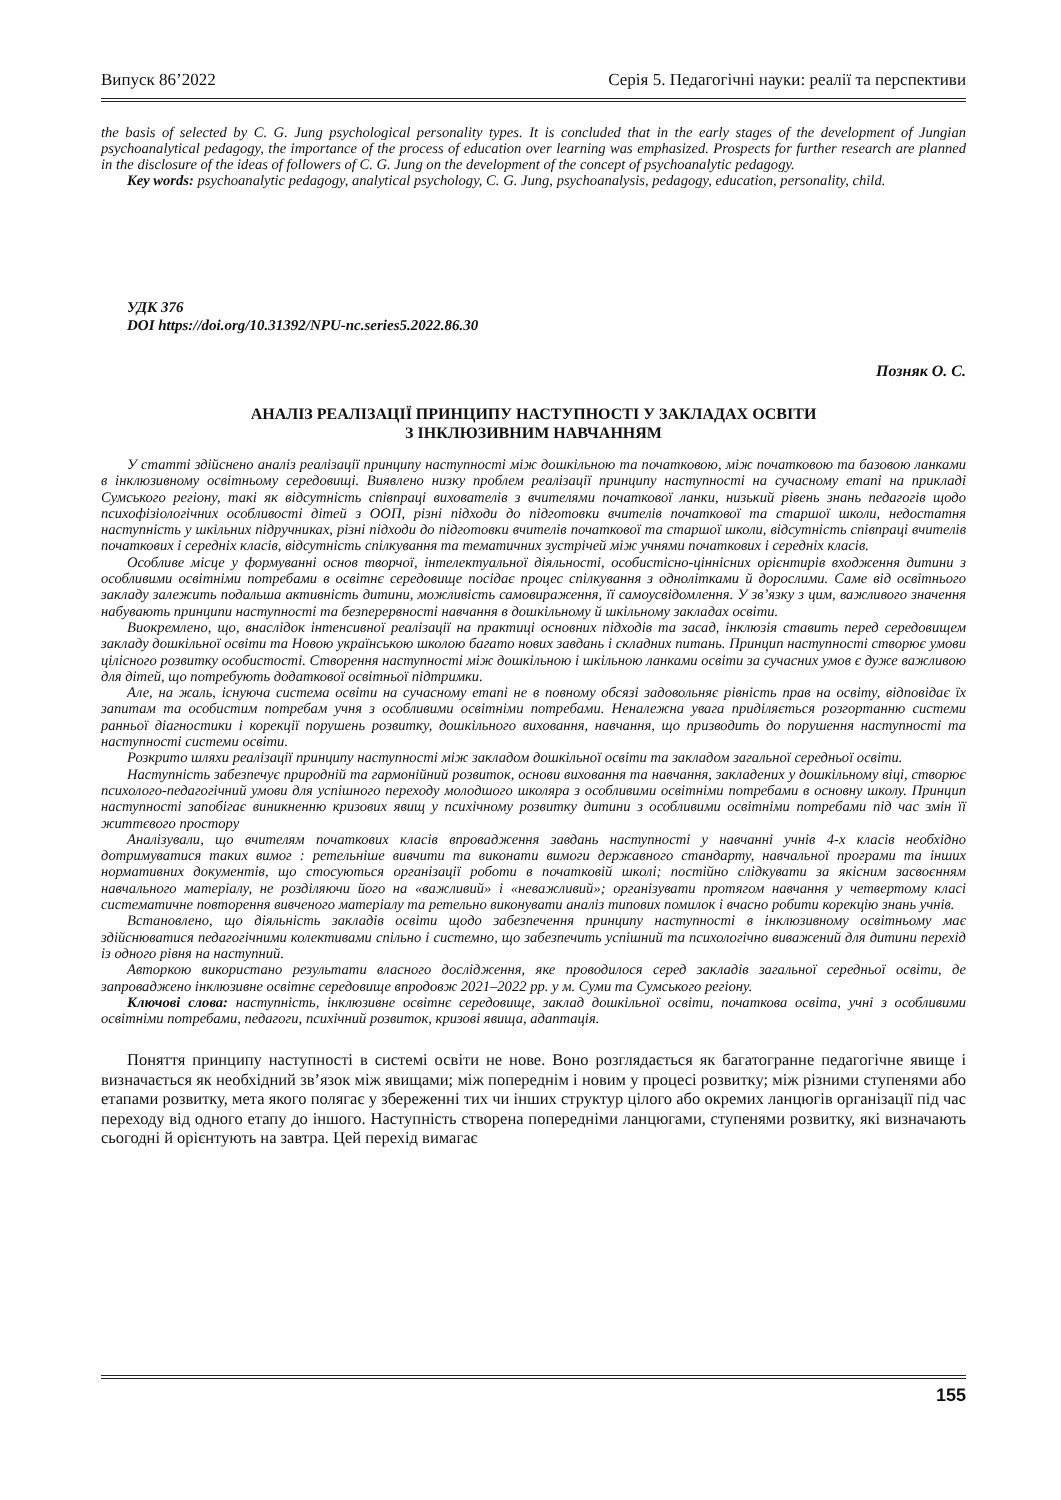Випуск 86’2022 Серія 5. Педагогічні науки: реалії та перспективи
the basis of selected by C. G. Jung psychological personality types. It is concluded that in the early stages of the development of Jungian psychoanalytical pedagogy, the importance of the process of education over learning was emphasized. Prospects for further research are planned in the disclosure of the ideas of followers of C. G. Jung on the development of the concept of psychoanalytic pedagogy.
Key words: psychoanalytic pedagogy, analytical psychology, C. G. Jung, psychoanalysis, pedagogy, education, personality, child.
УДК 376
DOI https://doi.org/10.31392/NPU-nc.series5.2022.86.30
Позняк О. С.
АНАЛІЗ РЕАЛІЗАЦІЇ ПРИНЦИПУ НАСТУПНОСТІ У ЗАКЛАДАХ ОСВІТИ
З ІНКЛЮЗИВНИМ НАВЧАННЯМ
У статті здійснено аналіз реалізації принципу наступності між дошкільною та початковою, між початковою та базовою ланками в інклюзивному освітньому середовищі. Виявлено низку проблем реалізації принципу наступності на сучасному етапі на прикладі Сумського регіону, такі як відсутність співпраці вихователів з вчителями початкової ланки, низький рівень знань педагогів щодо психофізіологічних особливості дітей з ООП, різні підходи до підготовки вчителів початкової та старшої школи, недостатня наступність у шкільних підручниках, різні підходи до підготовки вчителів початкової та старшої школи, відсутність співпраці вчителів початкових і середніх класів, відсутність спілкування та тематичних зустрічей між учнями початкових і середніх класів.
Особливе місце у формуванні основ творчої, інтелектуальної діяльності, особистісно-ціннісних орієнтирів входження дитини з особливими освітніми потребами в освітнє середовище посідає процес спілкування з однолітками й дорослими. Саме від освітнього закладу залежить подальша активність дитини, можливість самовираження, її самоусвідомлення. У зв’язку з цим, важливого значення набувають принципи наступності та безперервності навчання в дошкільному й шкільному закладах освіти.
Виокремлено, що, внаслідок інтенсивної реалізації на практиці основних підходів та засад, інклюзія ставить перед середовищем закладу дошкільної освіти та Новою українською школою багато нових завдань і складних питань. Принцип наступності створює умови цілісного розвитку особистості. Створення наступності між дошкільною і шкільною ланками освіти за сучасних умов є дуже важливою для дітей, що потребують додаткової освітньої підтримки.
Але, на жаль, існуюча система освіти на сучасному етапі не в повному обсязі задовольняє рівність прав на освіту, відповідає їх запитам та особистим потребам учня з особливими освітніми потребами. Неналежна увага приділяється розгортанню системи ранньої діагностики і корекції порушень розвитку, дошкільного виховання, навчання, що призводить до порушення наступності та наступності системи освіти.
Розкрито шляхи реалізації принципу наступності між закладом дошкільної освіти та закладом загальної середньої освіти.
Наступність забезпечує природній та гармонійний розвиток, основи виховання та навчання, закладених у дошкільному віці, створює психолого-педагогічний умови для успішного переходу молодшого школяра з особливими освітніми потребами в основну школу. Принцип наступності запобігає виникненню кризових явищ у психічному розвитку дитини з особливими освітніми потребами під час змін її життєвого простору
Аналізували, що вчителям початкових класів впровадження завдань наступності у навчанні учнів 4-х класів необхідно дотримуватися таких вимог : ретельніше вивчити та виконати вимоги державного стандарту, навчальної програми та інших нормативних документів, що стосуються організації роботи в початковій школі; постійно слідкувати за якісним засвоєнням навчального матеріалу, не розділяючи його на «важливий» і «неважливий»; організувати протягом навчання у четвертому класі систематичне повторення вивченого матеріалу та ретельно виконувати аналіз типових помилок і вчасно робити корекцію знань учнів.
Встановлено, що діяльність закладів освіти щодо забезпечення принципу наступності в інклюзивному освітньому має здійснюватися педагогічними колективами спільно і системно, що забезпечить успішний та психологічно виважений для дитини перехід із одного рівня на наступний.
Авторкою використано результати власного дослідження, яке проводилося серед закладів загальної середньої освіти, де запроваджено інклюзивне освітнє середовище впродовж 2021–2022 рр. у м. Суми та Сумського регіону.
Ключові слова: наступність, інклюзивне освітнє середовище, заклад дошкільної освіти, початкова освіта, учні з особливими освітніми потребами, педагоги, психічний розвиток, кризові явища, адаптація.
Поняття принципу наступності в системі освіти не нове. Воно розглядається як багатогранне педагогічне явище і визначається як необхідний зв’язок між явищами; між попереднім і новим у процесі розвитку; між різними ступенями або етапами розвитку, мета якого полягає у збереженні тих чи інших структур цілого або окремих ланцюгів організації під час переходу від одного етапу до іншого. Наступність створена попередніми ланцюгами, ступенями розвитку, які визначають сьогодні й орієнтують на завтра. Цей перехід вимагає
155